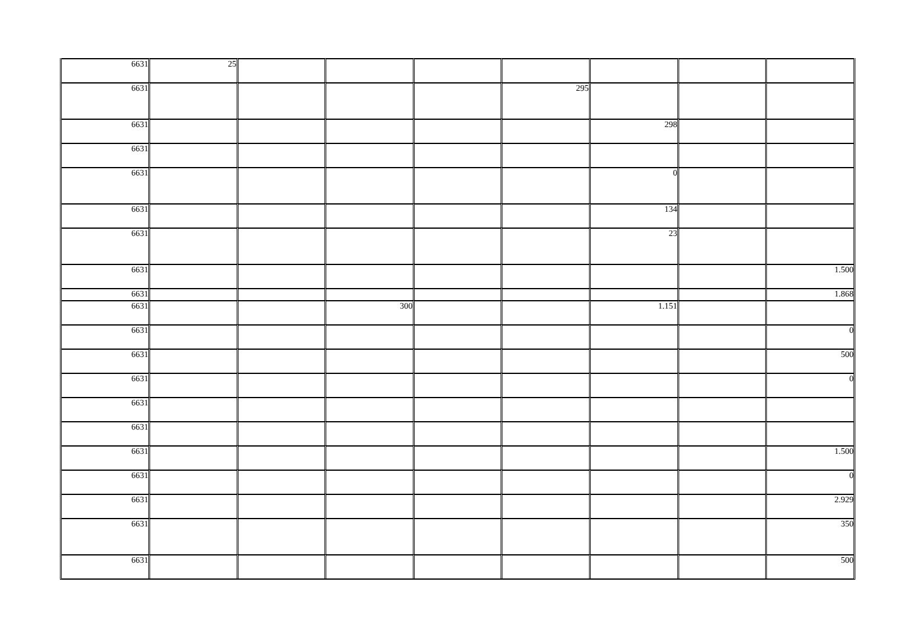| 6631 | 25 | | | | | | | |
| 6631 | | | | | 295 | | | |
| 6631 | | | | | | 298 | | |
| 6631 | | | | | | | | |
| 6631 | | | | | | 0 | | |
| 6631 | | | | | | 134 | | |
| 6631 | | | | | | 23 | | |
| 6631 | | | | | | | | 1.500 |
| 6631 | | | | | | | | 1.868 |
| 6631 | | | 300 | | | 1.151 | | |
| 6631 | | | | | | | | 0 |
| 6631 | | | | | | | | 500 |
| 6631 | | | | | | | | 0 |
| 6631 | | | | | | | | |
| 6631 | | | | | | | | |
| 6631 | | | | | | | | 1.500 |
| 6631 | | | | | | | | 0 |
| 6631 | | | | | | | | 2.929 |
| 6631 | | | | | | | | 350 |
| 6631 | | | | | | | | 500 |